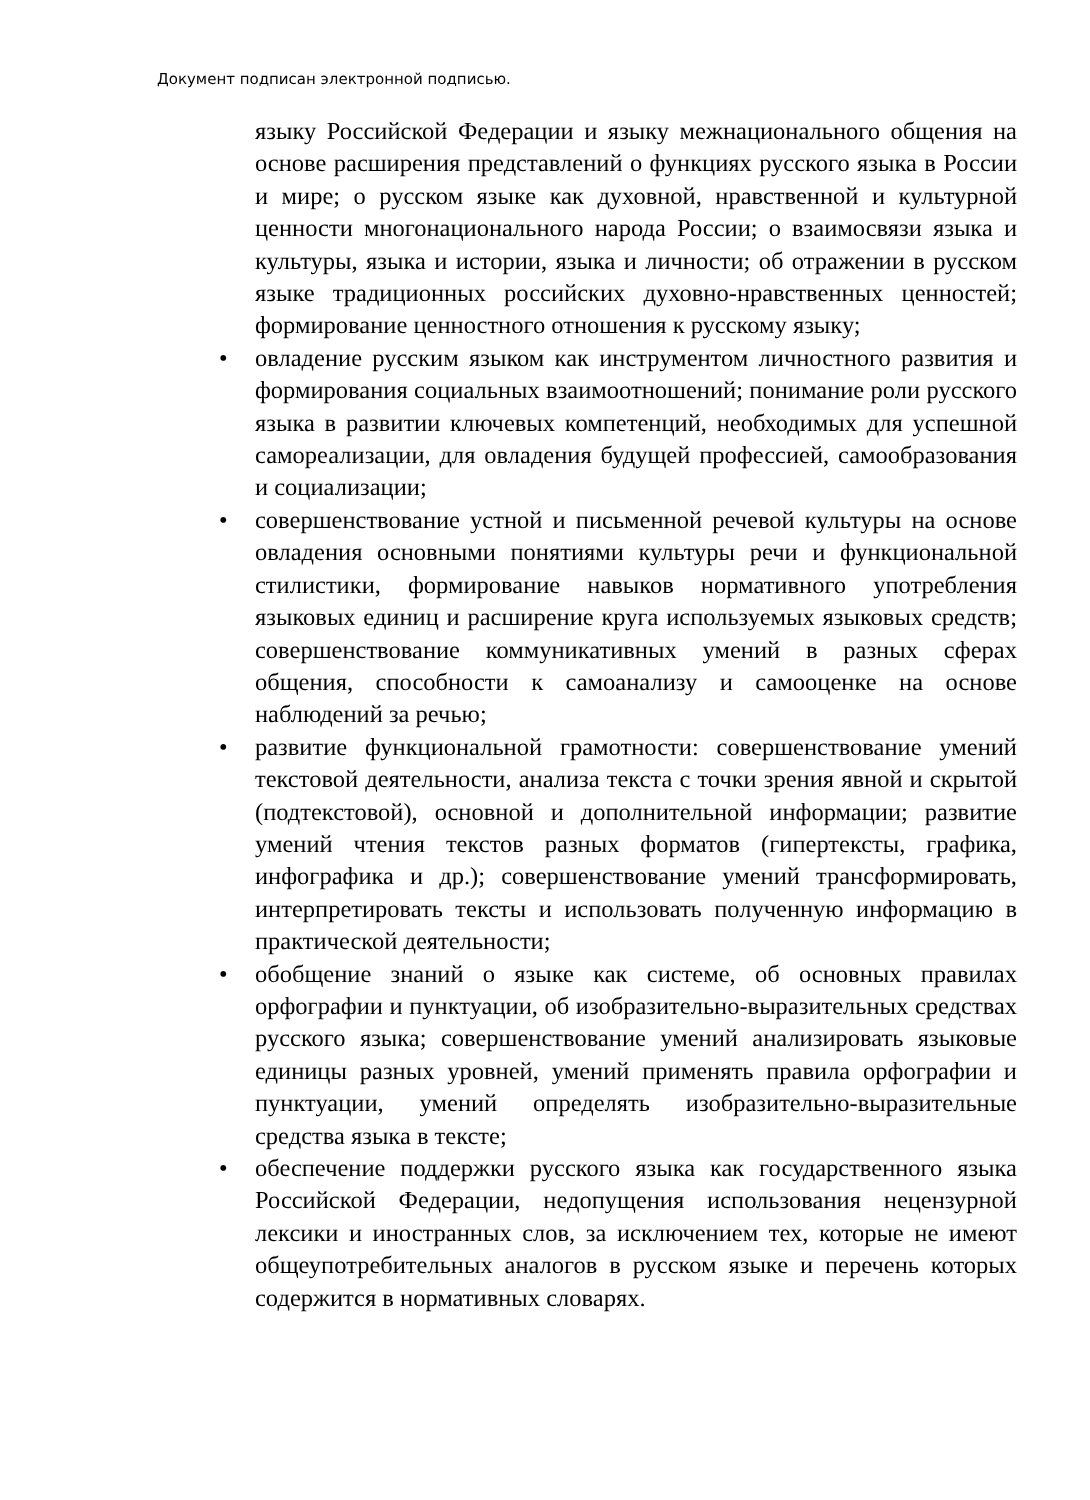Документ подписан электронной подписью.
языку Российской Федерации и языку межнационального общения на основе расширения представлений о функциях русского языка в России и мире; о русском языке как духовной, нравственной и культурной ценности многонационального народа России; о взаимосвязи языка и культуры, языка и истории, языка и личности; об отражении в русском языке традиционных российских духовно-нравственных ценностей; формирование ценностного отношения к русскому языку;
• овладение русским языком как инструментом личностного развития и формирования социальных взаимоотношений; понимание роли русского языка в развитии ключевых компетенций, необходимых для успешной самореализации, для овладения будущей профессией, самообразования и социализации;
• совершенствование устной и письменной речевой культуры на основе овладения основными понятиями культуры речи и функциональной стилистики, формирование навыков нормативного употребления языковых единиц и расширение круга используемых языковых средств; совершенствование коммуникативных умений в разных сферах общения, способности к самоанализу и самооценке на основе наблюдений за речью;
• развитие функциональной грамотности: совершенствование умений текстовой деятельности, анализа текста с точки зрения явной и скрытой (подтекстовой), основной и дополнительной информации; развитие умений чтения текстов разных форматов (гипертексты, графика, инфографика и др.); совершенствование умений трансформировать, интерпретировать тексты и использовать полученную информацию в практической деятельности;
• обобщение знаний о языке как системе, об основных правилах орфографии и пунктуации, об изобразительно-выразительных средствах русского языка; совершенствование умений анализировать языковые единицы разных уровней, умений применять правила орфографии и пунктуации, умений определять изобразительно-выразительные средства языка в тексте;
• обеспечение поддержки русского языка как государственного языка Российской Федерации, недопущения использования нецензурной лексики и иностранных слов, за исключением тех, которые не имеют общеупотребительных аналогов в русском языке и перечень которых содержится в нормативных словарях.